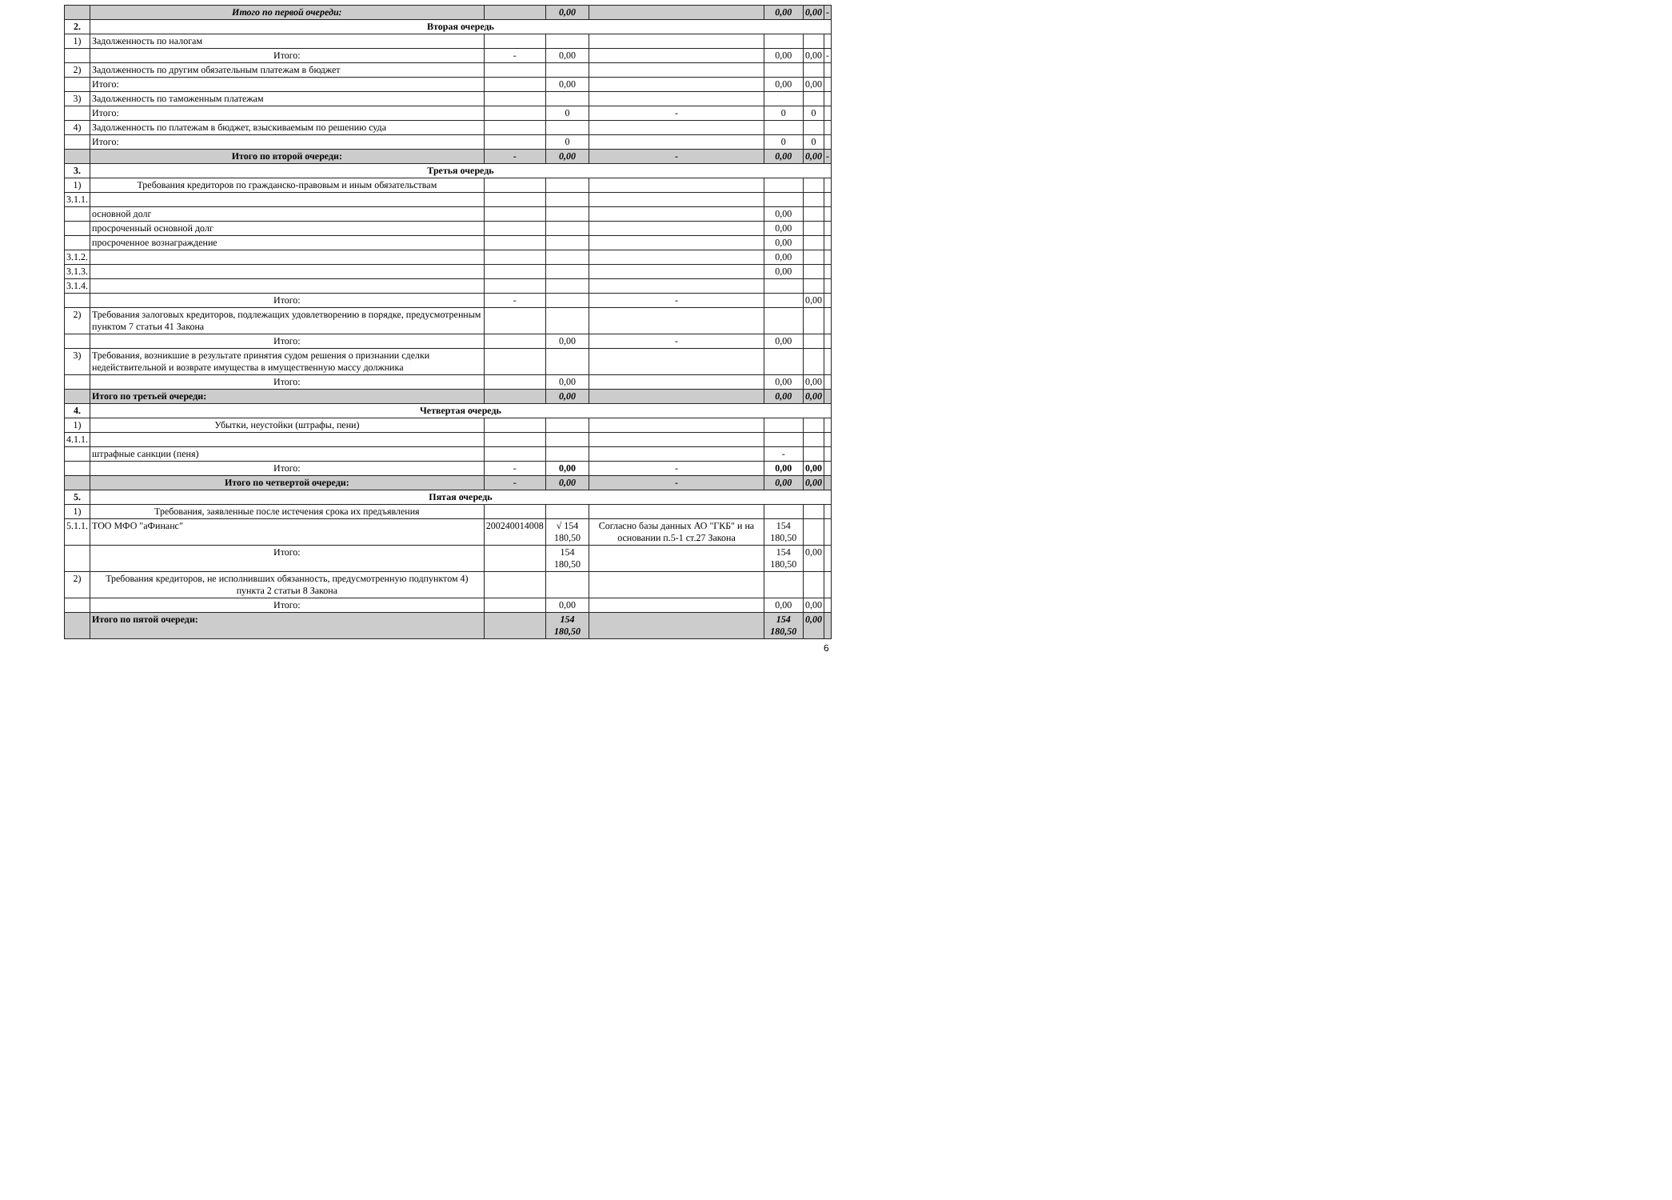| | Итого по первой очереди: | | 0,00 | | 0,00 | 0,00 | - |
| 2. | Вторая очередь | | | | | | |
| 1) | Задолженность по налогам | | | | | | |
| | Итого: | - | 0,00 | | 0,00 | 0,00 | - |
| 2) | Задолженность по другим обязательным платежам в бюджет | | | | | | |
| | Итого: | | 0,00 | | 0,00 | 0,00 | |
| 3) | Задолженность по таможенным платежам | | | | | | |
| | Итого: | | 0 | - | 0 | 0 | |
| 4) | Задолженность по платежам в бюджет, взыскиваемым по решению суда | | | | | | |
| | Итого: | | 0 | | 0 | 0 | |
| | Итого по второй очереди: | - | 0,00 | - | 0,00 | 0,00 | - |
| 3. | Третья очередь | | | | | | |
| 1) | Требования кредиторов по гражданско-правовым и иным обязательствам | | | | | | |
| 3.1.1. | | | | | | | |
| | основной долг | | | | 0,00 | | |
| | просроченный основной долг | | | | 0,00 | | |
| | просроченное вознаграждение | | | | 0,00 | | |
| 3.1.2. | | | | | 0,00 | | |
| 3.1.3. | | | | | 0,00 | | |
| 3.1.4. | | | | | | | |
| | Итого: | - | | - | | 0,00 | |
| 2) | Требования залоговых кредиторов, подлежащих удовлетворению в порядке, предусмотренным пунктом 7 статьи 41 Закона | | | | | | |
| | Итого: | | 0,00 | - | 0,00 | | |
| 3) | Требования, возникшие в результате принятия судом решения о признании сделки недействительной и возврате имущества в имущественную массу должника | | | | | | |
| | Итого: | | 0,00 | | 0,00 | 0,00 | |
| | Итого по третьей очереди: | | 0,00 | | 0,00 | 0,00 | |
| 4. | Четвертая очередь | | | | | | |
| 1) | Убытки, неустойки (штрафы, пени) | | | | | | |
| 4.1.1. | | | | | | | |
| | штрафные санкции (пеня) | | | | - | | |
| | Итого: | - | 0,00 | - | 0,00 | 0,00 | |
| | Итого по четвертой очереди: | - | 0,00 | - | 0,00 | 0,00 | |
| 5. | Пятая очередь | | | | | | |
| 1) | Требования, заявленные после истечения срока их предъявления | | | | | | |
| 5.1.1. | ТОО МФО "аФинанс" | 200240014008 | √ 154 180,50 | Согласно базы данных АО "ГКБ" и на основании п.5-1 ст.27 Закона | 154 180,50 | | |
| | Итого: | | 154 180,50 | | 154 180,50 | 0,00 | |
| 2) | Требования кредиторов, не исполнивших обязанность, предусмотренную подпунктом 4) пункта 2 статьи 8 Закона | | | | | | |
| | Итого: | | 0,00 | | 0,00 | 0,00 | |
| | Итого по пятой очереди: | | 154 180,50 | | 154 180,50 | 0,00 | |
6